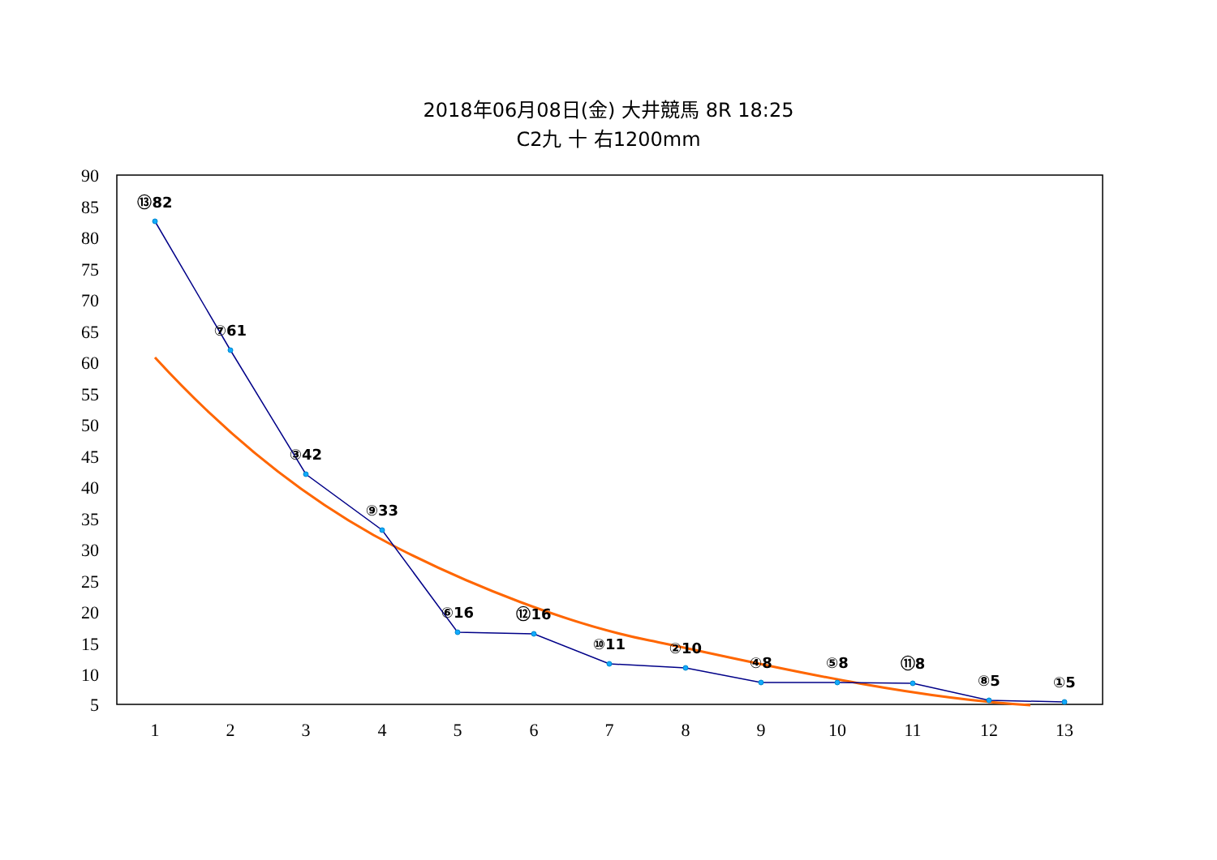2018年06月08日(金) 大井競馬 8R 18:25
C2九 十 右1200mm
90
85
80
75
70
65
60
55
50
45
40
35
30
25
20
15
10
5
1
2
3
4
5
6
7
8
9
10
11
12
13
⑬82
⑦61
③42
⑨33
⑥16
⑫16
⑩11
②10
④8
⑤8
⑪8
⑧5
①5